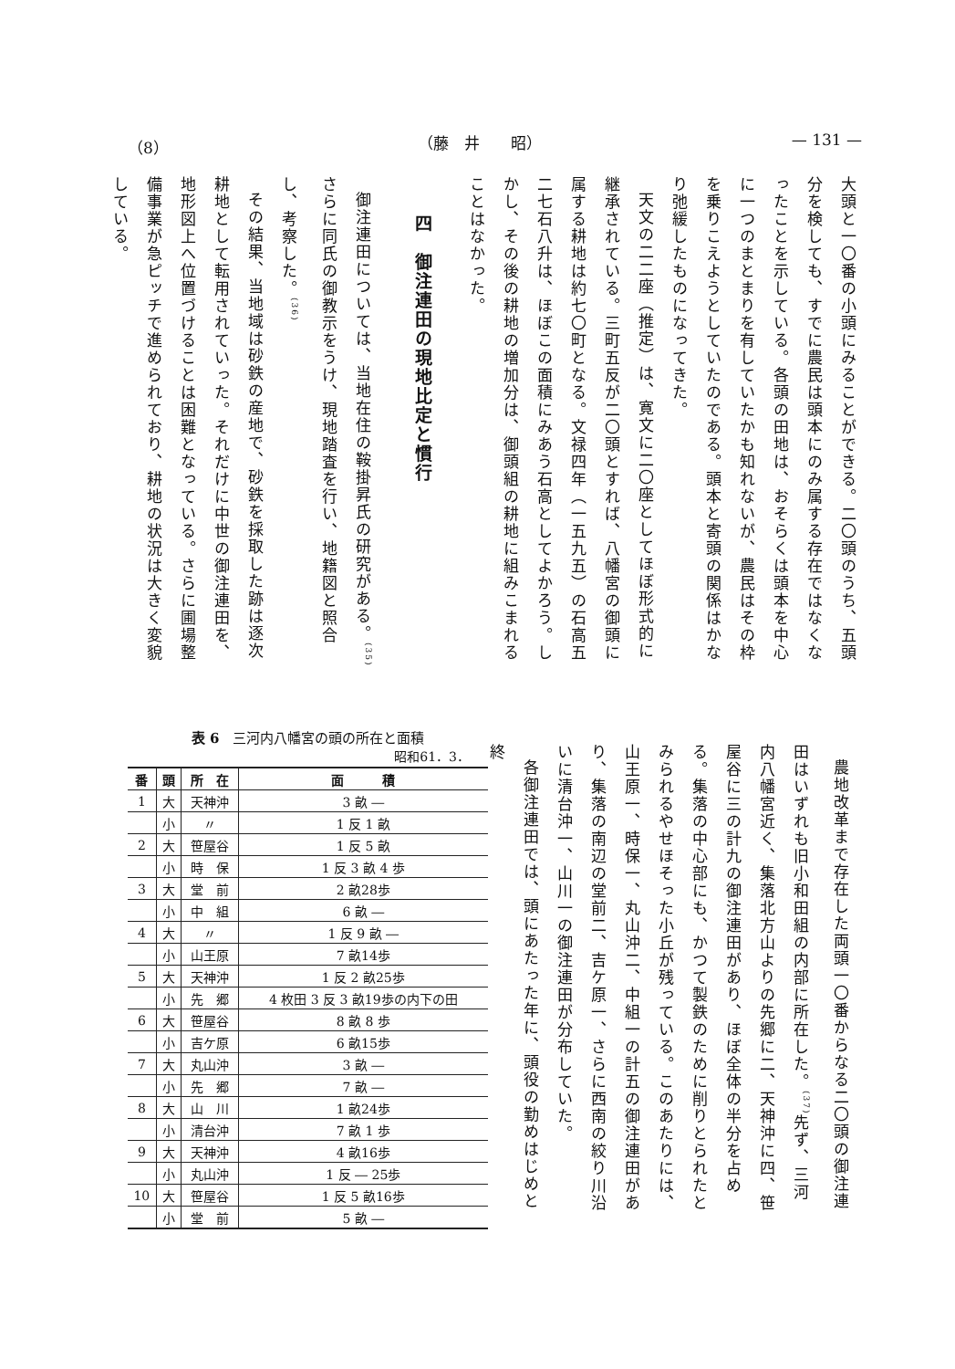（8） （藤　井　　昭） — 131 —
大頭と一〇番の小頭にみることができる。二〇頭のうち、五頭分を検しても、すでに農民は頭本にのみ属する存在ではなくなったことを示している。各頭の田地は、おそらくは頭本を中心に一つのまとまりを有していたかも知れないが、農民はその枠を乗りこえようとしていたのである。頭本と寄頭の関係はかなり弛緩したものになってきた。
天文の二二座（推定）は、寛文に二〇座としてほぼ形式的に継承されている。三町五反が二〇頭とすれば、八幡宮の御頭に属する耕地は約七〇町となる。文禄四年（一五九五）の石高五二七石八升は、ほぼこの面積にみあう石高としてよかろう。しかし、その後の耕地の増加分は、御頭組の耕地に組みこまれることはなかった。
　　四　御注連田の現地比定と慣行
御注連田については、当地在住の鞍掛昇氏の研究がある。<sup>(35)</sup>さらに同氏の御教示をうけ、現地踏査を行い、地籍図と照合し、考察した。<sup>(36)</sup>
その結果、当地域は砂鉄の産地で、砂鉄を採取した跡は逐次耕地として転用されていった。それだけに中世の御注連田を、地形図上へ位置づけることは困難となっている。さらに圃場整備事業が急ピッチで進められており、耕地の状況は大きく変貌している。
農地改革まで存在した両頭一〇番からなる二〇頭の御注連田はいずれも旧小和田組の内部に所在した。<sup>(37)</sup>先ず、三河内八幡宮近く、集落北方山よりの先郷に二、天神沖に四、笹屋谷に三の計九の御注連田があり、ほぼ全体の半分を占める。集落の中心部にも、かつて製鉄のために削りとられたとみられるやせほそった小丘が残っている。このあたりには、山王原一、時保一、丸山沖二、中組一の計五の御注連田があり、集落の南辺の堂前二、吉ケ原一、さらに西南の絞り川沿いに清台沖一、山川一の御注連田が分布していた。
各御注連田では、頭にあたった年に、頭役の勤めはじめと終
表 6　三河内八幡宮の頭の所在と面積
昭和61．3．
| 番 | 頭 | 所 在 | 面 積 |
| --- | --- | --- | --- |
| 1 | 大 | 天神沖 | 3 畝 ― |
| | 小 | 〃 | 1 反 1 畝 |
| 2 | 大 | 笹屋谷 | 1 反 5 畝 |
| | 小 | 時 保 | 1 反 3 畝 4 歩 |
| 3 | 大 | 堂 前 | 2 畝28歩 |
| | 小 | 中 組 | 6 畝 ― |
| 4 | 大 | 〃 | 1 反 9 畝 ― |
| | 小 | 山王原 | 7 畝14歩 |
| 5 | 大 | 天神沖 | 1 反 2 畝25歩 |
| | 小 | 先 郷 | 4 枚田 3 反 3 畝19歩の内下の田 |
| 6 | 大 | 笹屋谷 | 8 畝 8 歩 |
| | 小 | 吉ケ原 | 6 畝15歩 |
| 7 | 大 | 丸山沖 | 3 畝 ― |
| | 小 | 先 郷 | 7 畝 ― |
| 8 | 大 | 山 川 | 1 畝24歩 |
| | 小 | 清台沖 | 7 畝 1 歩 |
| 9 | 大 | 天神沖 | 4 畝16歩 |
| | 小 | 丸山沖 | 1 反 ― 25歩 |
| 10 | 大 | 笹屋谷 | 1 反 5 畝16歩 |
| | 小 | 堂 前 | 5 畝 ― |